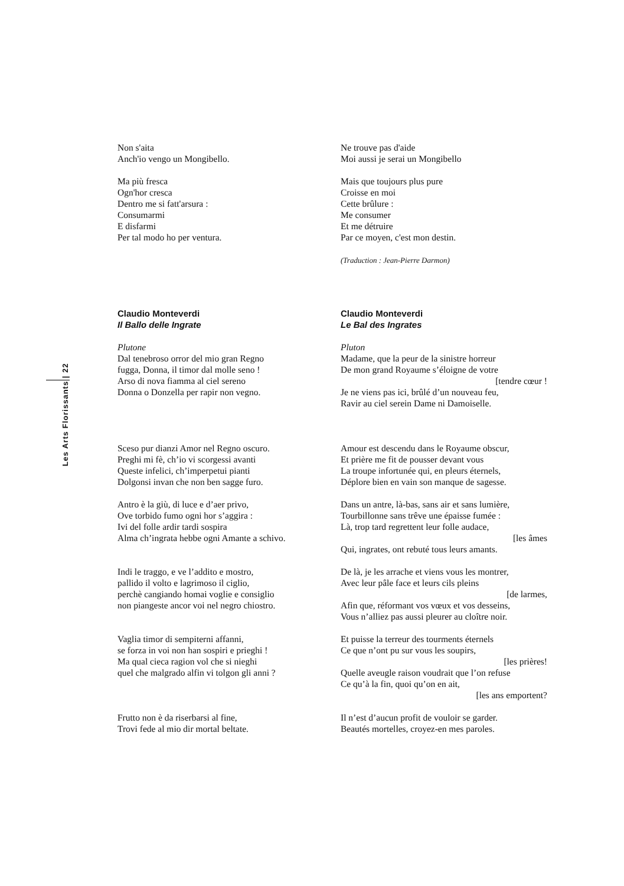Les Arts Florissants | 22
Non s'aita
Anch'io vengo un Mongibello.
Ne trouve pas d'aide
Moi aussi je serai un Mongibello
Ma più fresca
Ogn'hor cresca
Dentro me si fatt'arsura :
Consumarmi
E disfarmi
Per tal modo ho per ventura.
Mais que toujours plus pure
Croisse en moi
Cette brûlure :
Me consumer
Et me détruire
Par ce moyen, c'est mon destin.
(Traduction : Jean-Pierre Darmon)
Claudio Monteverdi
Il Ballo delle Ingrate
Claudio Monteverdi
Le Bal des Ingrates
Plutone
Dal tenebroso orror del mio gran Regno
fugga, Donna, il timor dal molle seno !
Arso di nova fiamma al ciel sereno
Donna o Donzella per rapir non vegno.
Pluton
Madame, que la peur de la sinistre horreur
De mon grand Royaume s’éloigne de votre
[tendre cœur !
Je ne viens pas ici, brûlé d’un nouveau feu,
Ravir au ciel serein Dame ni Damoiselle.
Sceso pur dianzi Amor nel Regno oscuro.
Preghi mi fè, ch’io vi scorgessi avanti
Queste infelici, ch’imperpetui pianti
Dolgonsi invan che non ben sagge furo.
Amour est descendu dans le Royaume obscur,
Et prière me fit de pousser devant vous
La troupe infortunée qui, en pleurs éternels,
Déplore bien en vain son manque de sagesse.
Antro è la giù, di luce e d’aer privo,
Ove torbido fumo ogni hor s’aggira :
Ivi del folle ardir tardi sospira
Alma ch’ingrata hebbe ogni Amante a schivo.
Dans un antre, là-bas, sans air et sans lumière,
Tourbillonne sans trêve une épaisse fumée :
Là, trop tard regrettent leur folle audace,
[les âmes
Qui, ingrates, ont rebuté tous leurs amants.
Indi le traggo, e ve l’addito e mostro,
pallido il volto e lagrimoso il ciglio,
perchè cangiando homai voglie e consiglio
non piangeste ancor voi nel negro chiostro.
De là, je les arrache et viens vous les montrer,
Avec leur pâle face et leurs cils pleins
[de larmes,
Afin que, réformant vos vœux et vos desseins,
Vous n’alliez pas aussi pleurer au cloître noir.
Vaglia timor di sempiterni affanni,
se forza in voi non han sospiri e prieghi !
Ma qual cieca ragion vol che si nieghi
quel che malgrado alfin vi tolgon gli anni ?
Et puisse la terreur des tourments éternels
Ce que n’ont pu sur vous les soupirs,
[les prières!
Quelle aveugle raison voudrait que l’on refuse
Ce qu’à la fin, quoi qu’on en ait,
[les ans emportent?
Frutto non è da riserbarsi al fine,
Trovi fede al mio dir mortal beltate.
Il n’est d’aucun profit de vouloir se garder.
Beautés mortelles, croyez-en mes paroles.